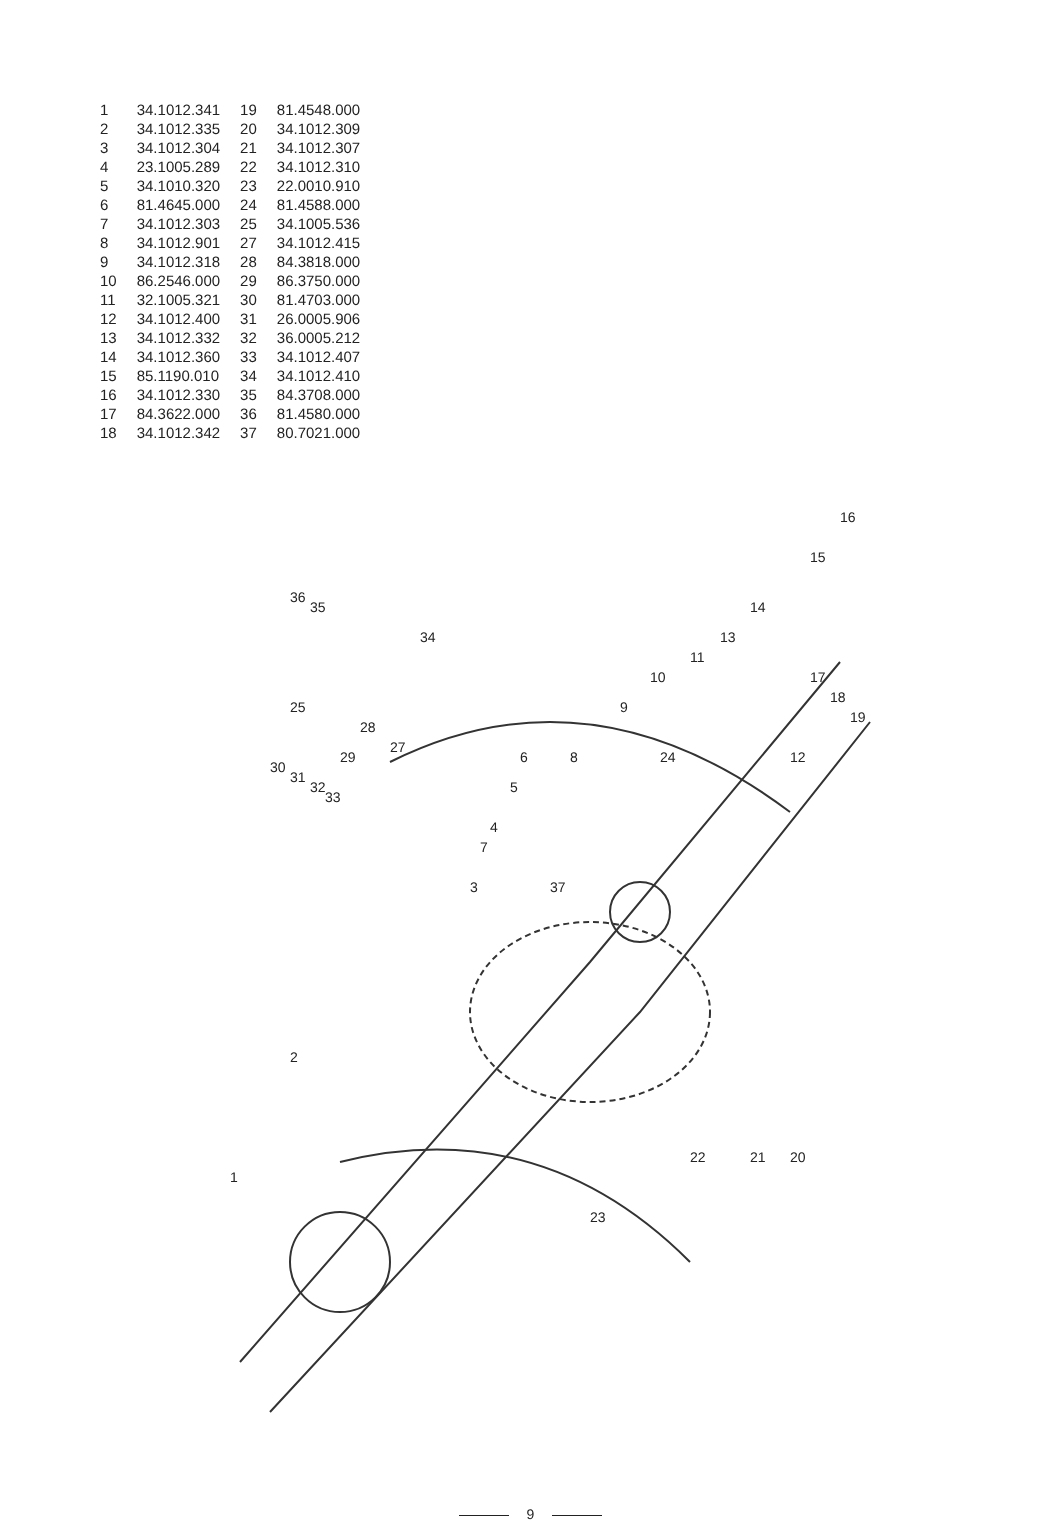| 1 | 34.1012.341 | 19 | 81.4548.000 |
| 2 | 34.1012.335 | 20 | 34.1012.309 |
| 3 | 34.1012.304 | 21 | 34.1012.307 |
| 4 | 23.1005.289 | 22 | 34.1012.310 |
| 5 | 34.1010.320 | 23 | 22.0010.910 |
| 6 | 81.4645.000 | 24 | 81.4588.000 |
| 7 | 34.1012.303 | 25 | 34.1005.536 |
| 8 | 34.1012.901 | 27 | 34.1012.415 |
| 9 | 34.1012.318 | 28 | 84.3818.000 |
| 10 | 86.2546.000 | 29 | 86.3750.000 |
| 11 | 32.1005.321 | 30 | 81.4703.000 |
| 12 | 34.1012.400 | 31 | 26.0005.906 |
| 13 | 34.1012.332 | 32 | 36.0005.212 |
| 14 | 34.1012.360 | 33 | 34.1012.407 |
| 15 | 85.1190.010 | 34 | 34.1012.410 |
| 16 | 34.1012.330 | 35 | 84.3708.000 |
| 17 | 84.3622.000 | 36 | 81.4580.000 |
| 18 | 34.1012.342 | 37 | 80.7021.000 |
1
2
3
4
5
6
7
8
9
10
11
12
13
14
15
16
17
18
19
20
21
22
23
24
25
27
28
29
30
31
32
33
34
35
36
37
9